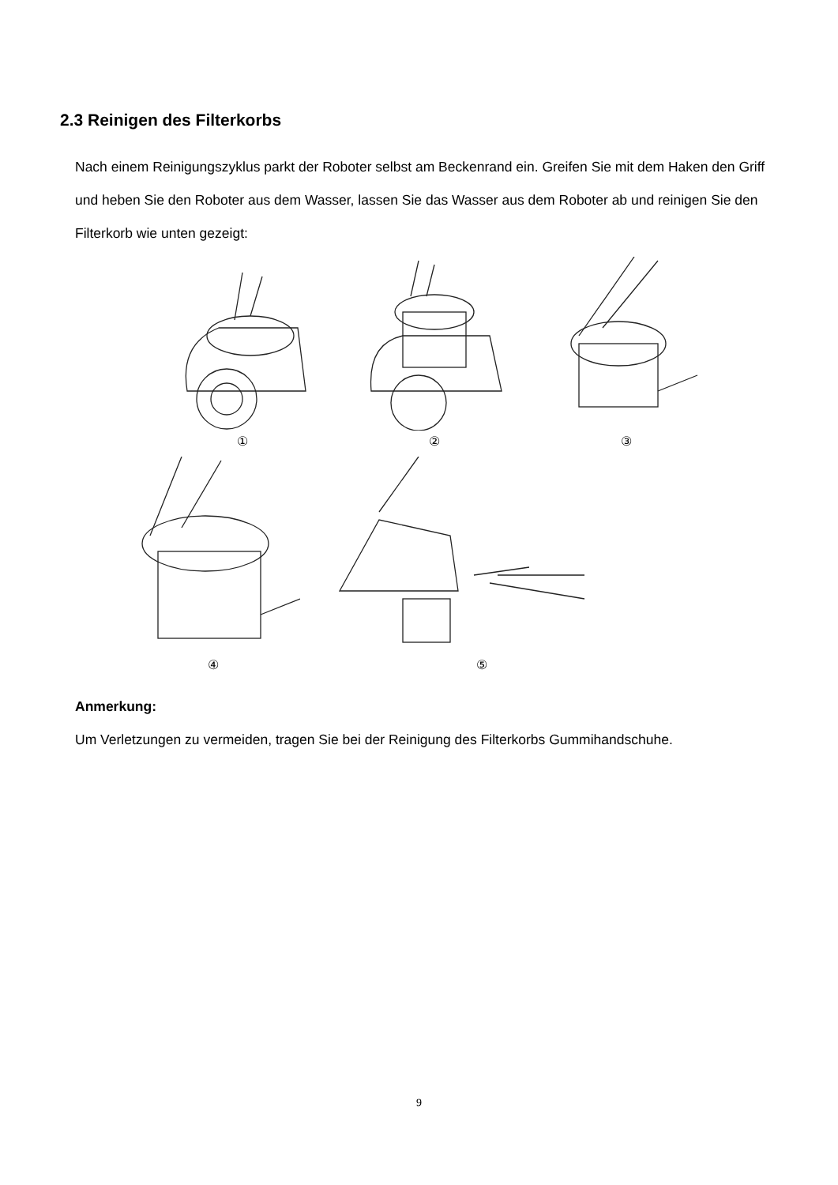2.3 Reinigen des Filterkorbs
Nach einem Reinigungszyklus parkt der Roboter selbst am Beckenrand ein. Greifen Sie mit dem Haken den Griff und heben Sie den Roboter aus dem Wasser, lassen Sie das Wasser aus dem Roboter ab und reinigen Sie den Filterkorb wie unten gezeigt:
① ② ③
④ ⑤
Anmerkung:
Um Verletzungen zu vermeiden, tragen Sie bei der Reinigung des Filterkorbs Gummihandschuhe.
9